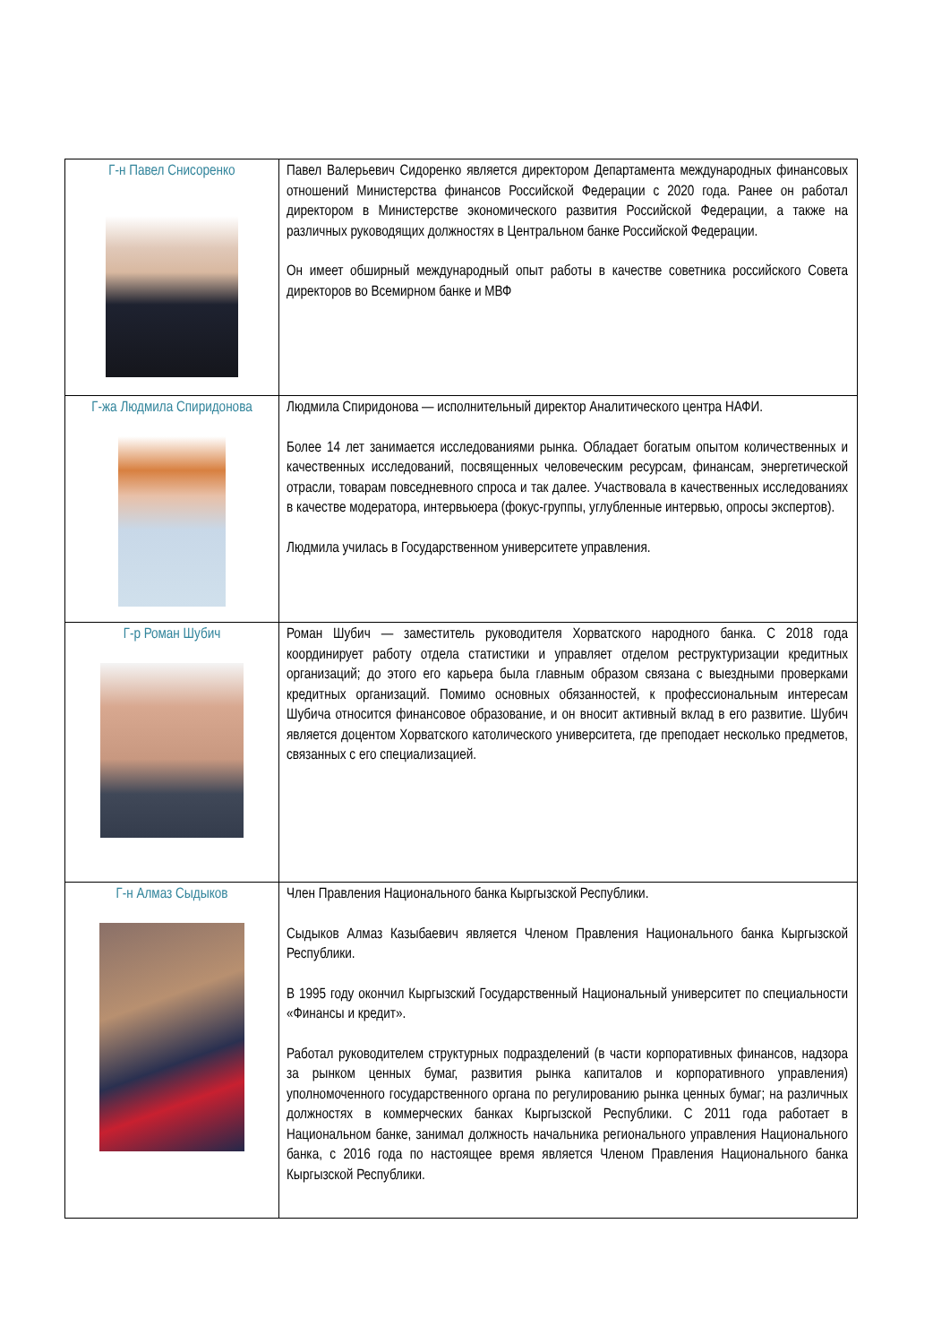| Г-н Павел Снисоренко | Павел Валерьевич Сидоренко является директором Департамента международных финансовых отношений Министерства финансов Российской Федерации с 2020 года. Ранее он работал директором в Министерстве экономического развития Российской Федерации, а также на различных руководящих должностях в Центральном банке Российской Федерации. Он имеет обширный международный опыт работы в качестве советника российского Совета директоров во Всемирном банке и МВФ |
| Г-жа Людмила Спиридонова | Людмила Спиридонова — исполнительный директор Аналитического центра НАФИ. Более 14 лет занимается исследованиями рынка. Обладает богатым опытом количественных и качественных исследований, посвященных человеческим ресурсам, финансам, энергетической отрасли, товарам повседневного спроса и так далее. Участвовала в качественных исследованиях в качестве модератора, интервьюера (фокус-группы, углубленные интервью, опросы экспертов). Людмила училась в Государственном университете управления. |
| Г-р Роман Шубич | Роман Шубич — заместитель руководителя Хорватского народного банка. С 2018 года координирует работу отдела статистики и управляет отделом реструктуризации кредитных организаций; до этого его карьера была главным образом связана с выездными проверками кредитных организаций. Помимо основных обязанностей, к профессиональным интересам Шубича относится финансовое образование, и он вносит активный вклад в его развитие. Шубич является доцентом Хорватского католического университета, где преподает несколько предметов, связанных с его специализацией. |
| Г-н Алмаз Сыдыков | Член Правления Национального банка Кыргызской Республики. Сыдыков Алмаз Казыбаевич является Членом Правления Национального банка Кыргызской Республики. В 1995 году окончил Кыргызский Государственный Национальный университет по специальности «Финансы и кредит». Работал руководителем структурных подразделений (в части корпоративных финансов, надзора за рынком ценных бумаг, развития рынка капиталов и корпоративного управления) уполномоченного государственного органа по регулированию рынка ценных бумаг; на различных должностях в коммерческих банках Кыргызской Республики. С 2011 года работает в Национальном банке, занимал должность начальника регионального управления Национального банка, с 2016 года по настоящее время является Членом Правления Национального банка Кыргызской Республики. |